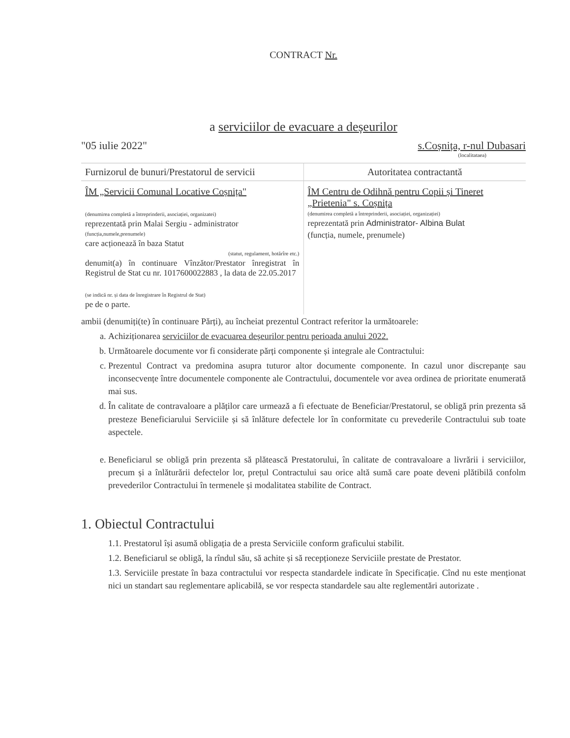CONTRACT Nr.
a serviciilor de evacuare a deșeurilor
"05 iulie 2022" s.Coșnița, r-nul Dubasari
(localitataea)
| Furnizorul de bunuri/Prestatorul de servicii | Autoritatea contractantă |
| ÎM „Servicii Comunal Locative Coșnița" (denumirea completă a întreprinderii, asociației, organizatei) reprezentată prin Malai Sergiu - administrator (funcția,numele,prenumele) care acționează în baza Statut (statut, regulament, hotărîre etc.) denumit(a) în continuare Vînzător/Prestator înregistrat în Registrul de Stat cu nr. 1017600022883 , la data de 22.05.2017 (se indică nr. și data de înregistrare în Registrul de Stat) pe de o parte. | ÎM Centru de Odihnă pentru Copii și Tineret „Prietenia" s. Coșnița (denumirea completă a întreprinderii, asociației, organizației) reprezentată prin Administrator- Albina Bulat (funcția, numele, prenumele) |
ambii (denumiți(te) în continuare Părți), au încheiat prezentul Contract referitor la următoarele:
a. Achiziționarea serviciilor de evacuarea deșeurilor pentru perioada anului 2022.
b. Următoarele documente vor fi considerate părți componente și integrale ale Contractului:
c. Prezentul Contract va predomina asupra tuturor altor documente componente. In cazul unor discrepanțe sau inconsecvențe între documentele componente ale Contractului, documentele vor avea ordinea de prioritate enumerată mai sus.
d. În calitate de contravaloare a plăților care urmează a fi efectuate de Beneficiar/Prestatorul, se obligă prin prezenta să presteze Beneficiarului Serviciile și să înlăture defectele lor în conformitate cu prevederile Contractului sub toate aspectele.
e. Beneficiarul se obligă prin prezenta să plătească Prestatorului, în calitate de contravaloare a livrării i serviciilor, precum și a înlăturării defectelor lor, prețul Contractului sau orice altă sumă care poate deveni plătibilă confolm prevederilor Contractului în termenele și modalitatea stabilite de Contract.
1. Obiectul Contractului
1.1. Prestatorul își asumă obligația de a presta Serviciile conform graficului stabilit.
1.2. Beneficiarul se obligă, la rîndul său, să achite și să recepționeze Serviciile prestate de Prestator.
1.3. Serviciile prestate în baza contractului vor respecta standardele indicate în Specificație. Cînd nu este menționat nici un standart sau reglementare aplicabilă, se vor respecta standardele sau alte reglementări autorizate .